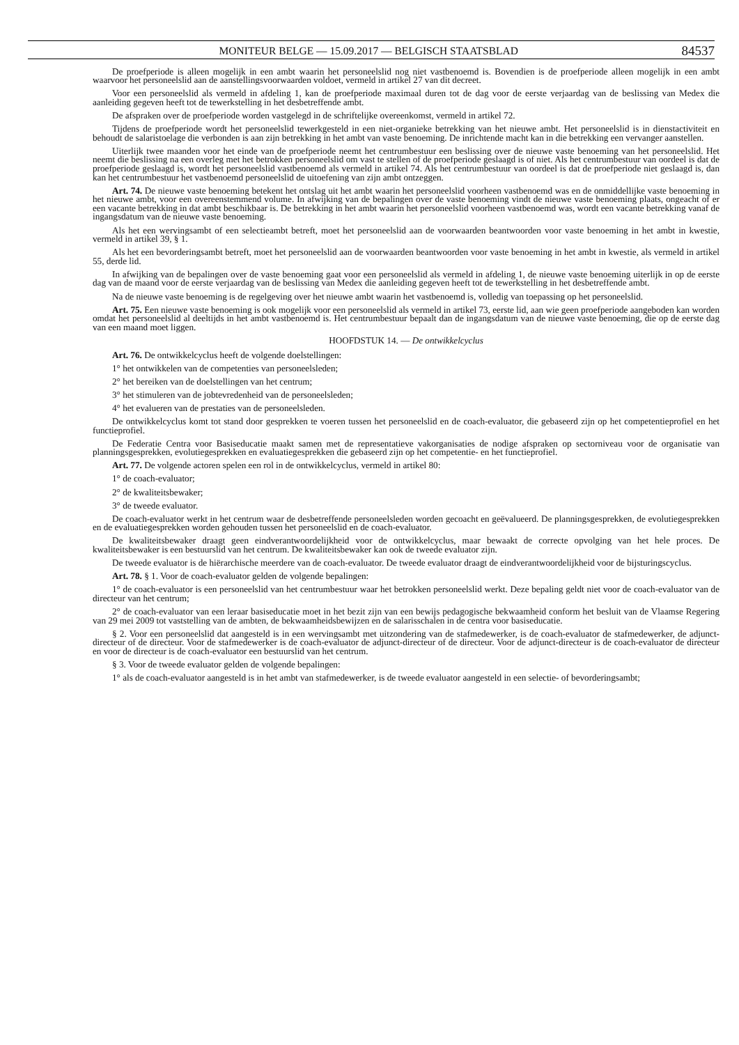MONITEUR BELGE — 15.09.2017 — BELGISCH STAATSBLAD 84537
De proefperiode is alleen mogelijk in een ambt waarin het personeelslid nog niet vastbenoemd is. Bovendien is de proefperiode alleen mogelijk in een ambt waarvoor het personeelslid aan de aanstellingsvoorwaarden voldoet, vermeld in artikel 27 van dit decreet.
Voor een personeelslid als vermeld in afdeling 1, kan de proefperiode maximaal duren tot de dag voor de eerste verjaardag van de beslissing van Medex die aanleiding gegeven heeft tot de tewerkstelling in het desbetreffende ambt.
De afspraken over de proefperiode worden vastgelegd in de schriftelijke overeenkomst, vermeld in artikel 72.
Tijdens de proefperiode wordt het personeelslid tewerkgesteld in een niet-organieke betrekking van het nieuwe ambt. Het personeelslid is in dienstactiviteit en behoudt de salaristoelage die verbonden is aan zijn betrekking in het ambt van vaste benoeming. De inrichtende macht kan in die betrekking een vervanger aanstellen.
Uiterlijk twee maanden voor het einde van de proefperiode neemt het centrumbestuur een beslissing over de nieuwe vaste benoeming van het personeelslid. Het neemt die beslissing na een overleg met het betrokken personeelslid om vast te stellen of de proefperiode geslaagd is of niet. Als het centrumbestuur van oordeel is dat de proefperiode geslaagd is, wordt het personeelslid vastbenoemd als vermeld in artikel 74. Als het centrumbestuur van oordeel is dat de proefperiode niet geslaagd is, dan kan het centrumbestuur het vastbenoemd personeelslid de uitoefening van zijn ambt ontzeggen.
Art. 74. De nieuwe vaste benoeming betekent het ontslag uit het ambt waarin het personeelslid voorheen vastbenoemd was en de onmiddellijke vaste benoeming in het nieuwe ambt, voor een overeenstemmend volume. In afwijking van de bepalingen over de vaste benoeming vindt de nieuwe vaste benoeming plaats, ongeacht of er een vacante betrekking in dat ambt beschikbaar is. De betrekking in het ambt waarin het personeelslid voorheen vastbenoemd was, wordt een vacante betrekking vanaf de ingangsdatum van de nieuwe vaste benoeming.
Als het een wervingsambt of een selectieambt betreft, moet het personeelslid aan de voorwaarden beantwoorden voor vaste benoeming in het ambt in kwestie, vermeld in artikel 39, § 1.
Als het een bevorderingsambt betreft, moet het personeelslid aan de voorwaarden beantwoorden voor vaste benoeming in het ambt in kwestie, als vermeld in artikel 55, derde lid.
In afwijking van de bepalingen over de vaste benoeming gaat voor een personeelslid als vermeld in afdeling 1, de nieuwe vaste benoeming uiterlijk in op de eerste dag van de maand voor de eerste verjaardag van de beslissing van Medex die aanleiding gegeven heeft tot de tewerkstelling in het desbetreffende ambt.
Na de nieuwe vaste benoeming is de regelgeving over het nieuwe ambt waarin het vastbenoemd is, volledig van toepassing op het personeelslid.
Art. 75. Een nieuwe vaste benoeming is ook mogelijk voor een personeelslid als vermeld in artikel 73, eerste lid, aan wie geen proefperiode aangeboden kan worden omdat het personeelslid al deeltijds in het ambt vastbenoemd is. Het centrumbestuur bepaalt dan de ingangsdatum van de nieuwe vaste benoeming, die op de eerste dag van een maand moet liggen.
HOOFDSTUK 14. — De ontwikkelcyclus
Art. 76. De ontwikkelcyclus heeft de volgende doelstellingen:
1° het ontwikkelen van de competenties van personeelsleden;
2° het bereiken van de doelstellingen van het centrum;
3° het stimuleren van de jobtevredenheid van de personeelsleden;
4° het evalueren van de prestaties van de personeelsleden.
De ontwikkelcyclus komt tot stand door gesprekken te voeren tussen het personeelslid en de coach-evaluator, die gebaseerd zijn op het competentieprofiel en het functieprofiel.
De Federatie Centra voor Basiseducatie maakt samen met de representatieve vakorganisaties de nodige afspraken op sectorniveau voor de organisatie van planningsgesprekken, evolutiegesprekken en evaluatiegesprekken die gebaseerd zijn op het competentie- en het functieprofiel.
Art. 77. De volgende actoren spelen een rol in de ontwikkelcyclus, vermeld in artikel 80:
1° de coach-evaluator;
2° de kwaliteitsbewaker;
3° de tweede evaluator.
De coach-evaluator werkt in het centrum waar de desbetreffende personeelsleden worden gecoacht en geëvalueerd. De planningsgesprekken, de evolutiegesprekken en de evaluatiegesprekken worden gehouden tussen het personeelslid en de coach-evaluator.
De kwaliteitsbewaker draagt geen eindverantwoordelijkheid voor de ontwikkelcyclus, maar bewaakt de correcte opvolging van het hele proces. De kwaliteitsbewaker is een bestuurslid van het centrum. De kwaliteitsbewaker kan ook de tweede evaluator zijn.
De tweede evaluator is de hiërarchische meerdere van de coach-evaluator. De tweede evaluator draagt de eindverantwoordelijkheid voor de bijsturingscyclus.
Art. 78. § 1. Voor de coach-evaluator gelden de volgende bepalingen:
1° de coach-evaluator is een personeelslid van het centrumbestuur waar het betrokken personeelslid werkt. Deze bepaling geldt niet voor de coach-evaluator van de directeur van het centrum;
2° de coach-evaluator van een leraar basiseducatie moet in het bezit zijn van een bewijs pedagogische bekwaamheid conform het besluit van de Vlaamse Regering van 29 mei 2009 tot vaststelling van de ambten, de bekwaamheidsbewijzen en de salarisschalen in de centra voor basiseducatie.
§ 2. Voor een personeelslid dat aangesteld is in een wervingsambt met uitzondering van de stafmedewerker, is de coach-evaluator de stafmedewerker, de adjunct-directeur of de directeur. Voor de stafmedewerker is de coach-evaluator de adjunct-directeur of de directeur. Voor de adjunct-directeur is de coach-evaluator de directeur en voor de directeur is de coach-evaluator een bestuurslid van het centrum.
§ 3. Voor de tweede evaluator gelden de volgende bepalingen:
1° als de coach-evaluator aangesteld is in het ambt van stafmedewerker, is de tweede evaluator aangesteld in een selectie- of bevorderingsambt;